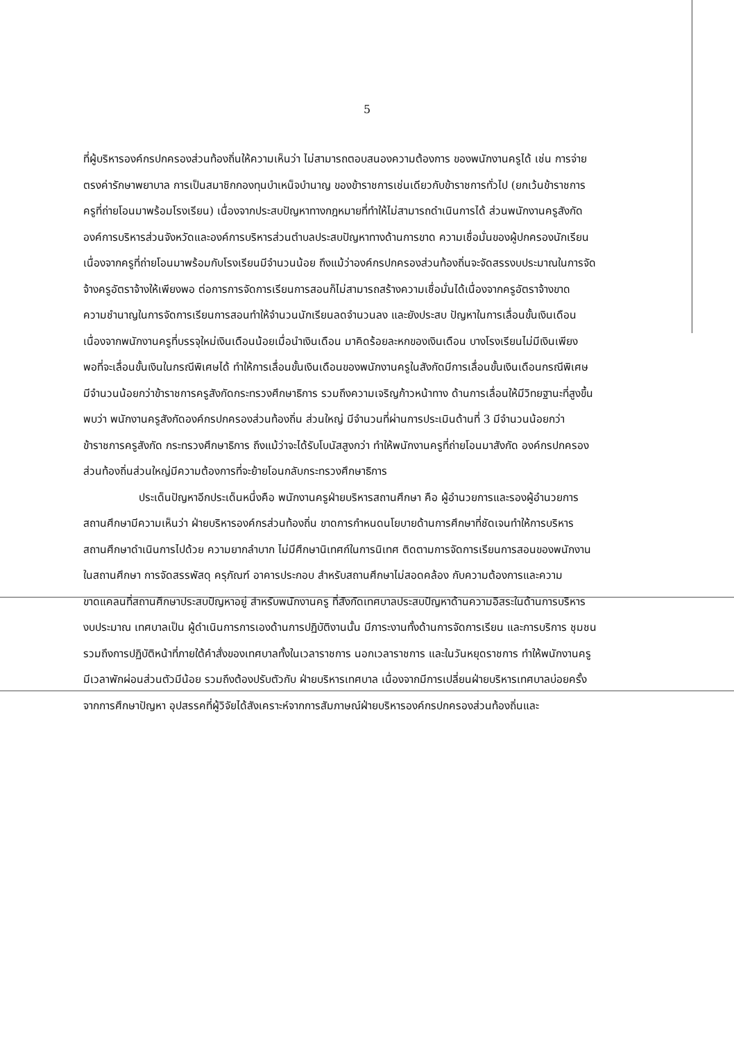5
ที่ผู้บริหารองค์กรปกครองส่วนท้องถิ่นให้ความเห็นว่า ไม่สามารถตอบสนองความต้องการ ของพนักงานครูได้ เช่น การจ่ายตรงค่ารักษาพยาบาล การเป็นสมาชิกกองทุนบำเหน็จบำนาญ ของข้าราชการเช่นเดียวกับข้าราชการทั่วไป (ยกเว้นข้าราชการครูที่ถ่ายโอนมาพร้อมโรงเรียน) เนื่องจากประสบปัญหาทางกฎหมายที่ทำให้ไม่สามารถดำเนินการได้ ส่วนพนักงานครูสังกัด องค์การบริหารส่วนจังหวัดและองค์การบริหารส่วนตำบลประสบปัญหาทางด้านการขาด ความเชื่อมั่นของผู้ปกครองนักเรียนเนื่องจากครูที่ถ่ายโอนมาพร้อมกับโรงเรียนมีจำนวนน้อย ถึงแม้ว่าองค์กรปกครองส่วนท้องถิ่นจะจัดสรรงบประมาณในการจัดจ้างครูอัตราจ้างให้เพียงพอ ต่อการการจัดการเรียนการสอนก็ไม่สามารถสร้างความเชื่อมั่นได้เนื่องจากครูอัตราจ้างขาด ความชำนาญในการจัดการเรียนการสอนทำให้จำนวนนักเรียนลดจำนวนลง และยังประสบ ปัญหาในการเลื่อนขั้นเงินเดือน เนื่องจากพนักงานครูที่บรรจุใหม่เงินเดือนน้อยเมื่อนำเงินเดือน มาคิดร้อยละหกของเงินเดือน บางโรงเรียนไม่มีเงินเพียงพอที่จะเลื่อนขั้นเงินในกรณีพิเศษได้ ทำให้การเลื่อนขั้นเงินเดือนของพนักงานครูในสังกัดมีการเลื่อนขั้นเงินเดือนกรณีพิเศษ มีจำนวนน้อยกว่าข้าราชการครูสังกัดกระทรวงศึกษาธิการ รวมถึงความเจริญก้าวหน้าทาง ด้านการเลื่อนให้มีวิทยฐานะที่สูงขึ้น พบว่า พนักงานครูสังกัดองค์กรปกครองส่วนท้องถิ่น ส่วนใหญ่ มีจำนวนที่ผ่านการประเมินด้านที่ 3 มีจำนวนน้อยกว่าข้าราชการครูสังกัด กระทรวงศึกษาธิการ ถึงแม้ว่าจะได้รับโบนัสสูงกว่า ทำให้พนักงานครูที่ถ่ายโอนมาสังกัด องค์กรปกครองส่วนท้องถิ่นส่วนใหญ่มีความต้องการที่จะย้ายโอนกลับกระทรวงศึกษาธิการ
ประเด็นปัญหาอีกประเด็นหนึ่งคือ พนักงานครูฝ่ายบริหารสถานศึกษา คือ ผู้อำนวยการและรองผู้อำนวยการสถานศึกษามีความเห็นว่า ฝ่ายบริหารองค์กรส่วนท้องถิ่น ขาดการกำหนดนโยบายด้านการศึกษาที่ชัดเจนทำให้การบริหารสถานศึกษาดำเนินการไปด้วย ความยากลำบาก ไม่มีศึกษานิเทศก์ในการนิเทศ ติดตามการจัดการเรียนการสอนของพนักงาน ในสถานศึกษา การจัดสรรพัสดุ ครุภัณฑ์ อาคารประกอบ สำหรับสถานศึกษาไม่สอดคล้อง กับความต้องการและความขาดแคลนที่สถานศึกษาประสบปัญหาอยู่ สำหรับพนักงานครู ที่สังกัดเทศบาลประสบปัญหาด้านความอิสระในด้านการบริหารงบประมาณ เทศบาลเป็น ผู้ดำเนินการการเองด้านการปฏิบัติงานนั้น มีภาระงานทั้งด้านการจัดการเรียน และการบริการ ชุมชนรวมถึงการปฏิบัติหน้าที่ภายใต้คำสั่งของเทศบาลทั้งในเวลาราชการ นอกเวลาราชการ และในวันหยุดราชการ ทำให้พนักงานครูมีเวลาพักผ่อนส่วนตัวมีน้อย รวมถึงต้องปรับตัวกับ ฝ่ายบริหารเทศบาล เนื่องจากมีการเปลี่ยนฝ่ายบริหารเทศบาลบ่อยครั้ง จากการศึกษาปัญหา อุปสรรคที่ผู้วิจัยได้สังเคราะห์จากการสัมภาษณ์ฝ่ายบริหารองค์กรปกครองส่วนท้องถิ่นและ